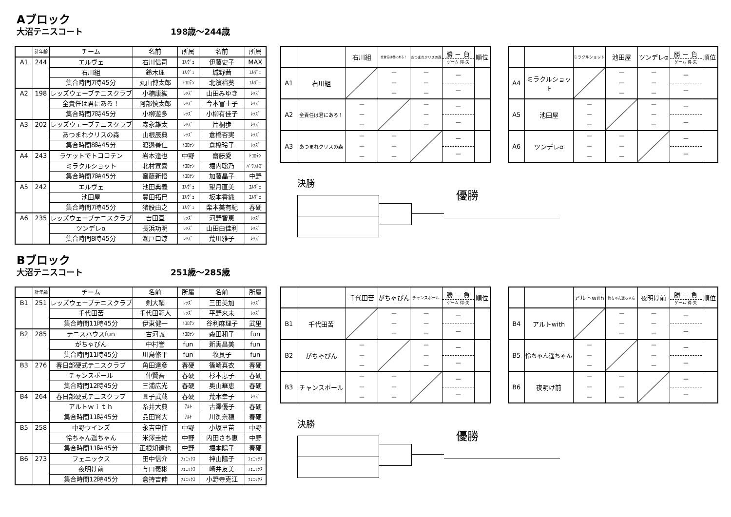Aブロック
大沼テニスコート 198歳～244歳
| | 計年齢 | チーム | 名前 | 所属 | 名前 | 所属 |
| A1 | 244 | エルヴェ | 右川信司 | ｴﾙｳﾞｪ | 伊藤史子 | MAX |
| | | 右川組 | 鈴木理 | ｴﾙｳﾞｪ | 城野茜 | ｴﾙｳﾞｪ |
| | | 集合時間7時45分 | 丸山博太郎 | ﾄｺﾛﾃﾝ | 北濱裕葵 | ｴﾙｳﾞｪ |
| A2 | 198 | レッズウェーブテニスクラブ | 小楠康紘 | ﾚｯｽﾞ | 山田みゆき | ﾚｯｽﾞ |
| | | 全責任は君にある！ | 阿部慎太郎 | ﾚｯｽﾞ | 今本富士子 | ﾚｯｽﾞ |
| | | 集合時間7時45分 | 小柳遊多 | ﾚｯｽﾞ | 小柳有佳子 | ﾚｯｽﾞ |
| A3 | 202 | レッズウェーブテニスクラブ | 森永雄太 | ﾚｯｽﾞ | 片桐歩 | ﾚｯｽﾞ |
| | | あつまれクリスの森 | 山根辰典 | ﾚｯｽﾞ | 倉橋杏実 | ﾚｯｽﾞ |
| | | 集合時間8時45分 | 渡邉善仁 | ﾄｺﾛﾃﾝ | 倉橋玲子 | ﾚｯｽﾞ |
| A4 | 243 | ラケットでトコロテン | 岩本達也 | 中野 | 齋藤愛 | ﾄｺﾛﾃﾝ |
| | | ミラクルショット | 北村宣喜 | ﾄｺﾛﾃﾝ | 堀内聡乃 | ﾊﾟﾜﾌﾙｽﾞ |
| | | 集合時間7時45分 | 齋藤新悟 | ﾄｺﾛﾃﾝ | 加藤晶子 | 中野 |
| A5 | 242 | エルヴェ | 池田典義 | ｴﾙｳﾞｪ | 望月直美 | ｴﾙｳﾞｪ |
| | | 池田屋 | 豊田拓巳 | ｴﾙｳﾞｪ | 坂本香織 | ｴﾙｳﾞｪ |
| | | 集合時間7時45分 | 猪股由之 | ｴﾙｳﾞｪ | 柴本美有紀 | 春硬 |
| A6 | 235 | レッズウェーブテニスクラブ | 吉田亘 | ﾚｯｽﾞ | 河野智恵 | ﾚｯｽﾞ |
| | | ツンデレα | 長浜功明 | ﾚｯｽﾞ | 山田由佳利 | ﾚｯｽﾞ |
| | | 集合時間8時45分 | 瀬戸口涼 | ﾚｯｽﾞ | 荒川雅子 | ﾚｯｽﾞ |
| | | 右川組 | 全責任は君にある！ | あつまれクリスの森 | 勝 － 負 ゲーム 得-失 | 順位 |
| A1 | 右川組 | | － － － | － － － | － － | |
| A2 | 全責任は君にある！ | － － － | | － － － | － － | |
| A3 | あつまれクリスの森 | － － － | － － － | | － － | |
| | | ミラクルショット | 池田屋 | ツンデレα | 勝 － 負 ゲーム 得-失 | 順位 |
| A4 | ミラクルショット | | － － － | － － － | － － | |
| A5 | 池田屋 | － － － | | － － － | － － | |
| A6 | ツンデレα | － － － | － － － | | － － | |
決勝
優勝
Bブロック
大沼テニスコート 251歳～285歳
| | 計年齢 | チーム | 名前 | 所属 | 名前 | 所属 |
| B1 | 251 | レッズウェーブテニスクラブ | 剣大輔 | ﾚｯｽﾞ | 三田美加 | ﾚｯｽﾞ |
| | | 千代田苦 | 千代田範人 | ﾚｯｽﾞ | 平野来未 | ﾚｯｽﾞ |
| | | 集合時間11時45分 | 伊東健一 | ﾄｺﾛﾃﾝ | 谷利麻理子 | 武里 |
| B2 | 285 | テニスハウスfun | 古河誠 | ﾄｺﾛﾃﾝ | 森田和子 | fun |
| | | がちゃぴん | 中村誉 | fun | 新実昌美 | fun |
| | | 集合時間11時45分 | 川島修平 | fun | 牧良子 | fun |
| B3 | 276 | 春日部硬式テニスクラブ | 角田達彦 | 春硬 | 篠崎真衣 | 春硬 |
| | | チャンスボール | 仲賢吾 | 春硬 | 杉本恵子 | 春硬 |
| | | 集合時間12時45分 | 三浦広光 | 春硬 | 奥山華恵 | 春硬 |
| B4 | 264 | 春日部硬式テニスクラブ | 圓子武蔵 | 春硬 | 荒木幸子 | ﾚｯｽﾞ |
| | | アルトｗｉｔｈ | 糸井大典 | ｱﾙﾄ | 古澤優子 | 春硬 |
| | | 集合時間11時45分 | 品田賢大 | ｱﾙﾄ | 川渕奈穂 | 春硬 |
| B5 | 258 | 中野ウインズ | 永吉申作 | 中野 | 小坂早苗 | 中野 |
| | | 怜ちゃん遥ちゃん | 米澤圭祐 | 中野 | 内田さち恵 | 中野 |
| | | 集合時間11時45分 | 正根知達也 | 中野 | 堀本陽子 | 春硬 |
| B6 | 273 | フェニックス | 田中信介 | ﾌｪﾆｯｸｽ | 神山陽子 | ﾌｪﾆｯｸｽ |
| | | 夜明け前 | 与口義彬 | ﾌｪﾆｯｸｽ | 崎井友美 | ﾌｪﾆｯｸｽ |
| | | 集合時間12時45分 | 倉持吉伸 | ﾌｪﾆｯｸｽ | 小野寺克江 | ﾌｪﾆｯｸｽ |
| | | 千代田苦 | がちゃぴん | チャンスボール | 勝 － 負 ゲーム 得-失 | 順位 |
| B1 | 千代田苦 | | － － － | － － － | － － | |
| B2 | がちゃぴん | － － － | | － － － | － － | |
| B3 | チャンスボール | － － － | － － － | | － － | |
| | | アルトwith | 怜ちゃん遥ちゃん | 夜明け前 | 勝 － 負 ゲーム 得-失 | 順位 |
| B4 | アルトwith | | － － － | － － － | － － | |
| B5 | 怜ちゃん遥ちゃん | － － － | | － － － | － － | |
| B6 | 夜明け前 | － － － | － － － | | － － | |
決勝
優勝